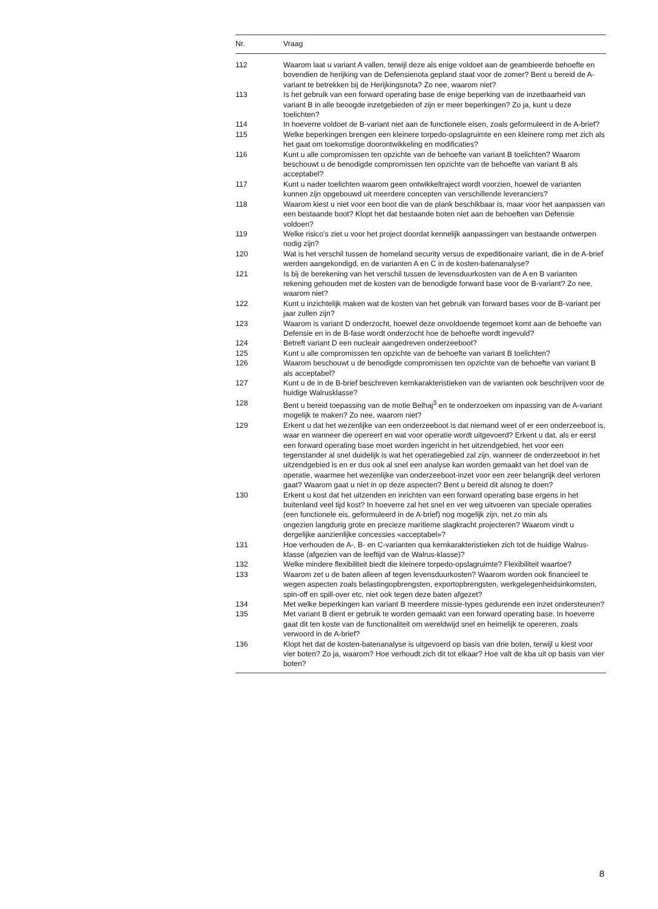| Nr. | Vraag |
| --- | --- |
| 112 | Waarom laat u variant A vallen, terwijl deze als enige voldoet aan de geambieerde behoefte en bovendien de herijking van de Defensienota gepland staat voor de zomer? Bent u bereid de A-variant te betrekken bij de Herijkingsnota? Zo nee, waarom niet? |
| 113 | Is het gebruik van een forward operating base de enige beperking van de inzetbaarheid van variant B in alle beoogde inzetgebieden of zijn er meer beperkingen? Zo ja, kunt u deze toelichten? |
| 114 | In hoeverre voldoet de B-variant niet aan de functionele eisen, zoals geformuleerd in de A-brief? |
| 115 | Welke beperkingen brengen een kleinere torpedo-opslagruimte en een kleinere romp met zich als het gaat om toekomstige doorontwikkeling en modificaties? |
| 116 | Kunt u alle compromissen ten opzichte van de behoefte van variant B toelichten? Waarom beschouwt u de benodigde compromissen ten opzichte van de behoefte van variant B als acceptabel? |
| 117 | Kunt u nader toelichten waarom geen ontwikkeltraject wordt voorzien, hoewel de varianten kunnen zijn opgebouwd uit meerdere concepten van verschillende leveranciers? |
| 118 | Waarom kiest u niet voor een boot die van de plank beschikbaar is, maar voor het aanpassen van een bestaande boot? Klopt het dat bestaande boten niet aan de behoeften van Defensie voldoen? |
| 119 | Welke risico’s ziet u voor het project doordat kennelijk aanpassingen van bestaande ontwerpen nodig zijn? |
| 120 | Wat is het verschil tussen de homeland security versus de expeditionaire variant, die in de A-brief werden aangekondigd, en de varianten A en C in de kosten-batenanalyse? |
| 121 | Is bij de berekening van het verschil tussen de levensduurkosten van de A en B varianten rekening gehouden met de kosten van de benodigde forward base voor de B-variant? Zo nee, waarom niet? |
| 122 | Kunt u inzichtelijk maken wat de kosten van het gebruik van forward bases voor de B-variant per jaar zullen zijn? |
| 123 | Waarom is variant D onderzocht, hoewel deze onvoldoende tegemoet komt aan de behoefte van Defensie en in de B-fase wordt onderzocht hoe de behoefte wordt ingevuld? |
| 124 | Betreft variant D een nucleair aangedreven onderzeeboot? |
| 125 | Kunt u alle compromissen ten opzichte van de behoefte van variant B toelichten? |
| 126 | Waarom beschouwt u de benodigde compromissen ten opzichte van de behoefte van variant B als acceptabel? |
| 127 | Kunt u de in de B-brief beschreven kernkarakteristieken van de varianten ook beschrijven voor de huidige Walrusklasse? |
| 128 | Bent u bereid toepassing van de motie Belhaj<sup>3</sup> en te onderzoeken om inpassing van de A-variant mogelijk te maken? Zo nee, waarom niet? |
| 129 | Erkent u dat het wezenlijke van een onderzeeboot is dat niemand weet of er een onderzeeboot is, waar en wanneer die opereert en wat voor operatie wordt uitgevoerd? Erkent u dat, als er eerst een forward operating base moet worden ingericht in het uitzendgebied, het voor een tegenstander al snel duidelijk is wat het operatiegebied zal zijn, wanneer de onderzeeboot in het uitzendgebied is en er dus ook al snel een analyse kan worden gemaakt van het doel van de operatie, waarmee het wezenlijke van onderzeeboot-inzet voor een zeer belangrijk deel verloren gaat? Waarom gaat u niet in op deze aspecten? Bent u bereid dit alsnog te doen? |
| 130 | Erkent u kost dat het uitzenden en inrichten van een forward operating base ergens in het buitenland veel tijd kost? In hoeverre zal het snel en ver weg uitvoeren van speciale operaties (een functionele eis, geformuleerd in de A-brief) nog mogelijk zijn, net zo min als ongezien langdurig grote en precieze maritieme slagkracht projecteren? Waarom vindt u dergelijke aanzienlijke concessies «acceptabel»? |
| 131 | Hoe verhouden de A-, B- en C-varianten qua kernkarakteristieken zich tot de huidige Walrus-klasse (afgezien van de leeftijd van de Walrus-klasse)? |
| 132 | Welke mindere flexibiliteit biedt die kleinere torpedo-opslagruimte? Flexibiliteit waartoe? |
| 133 | Waarom zet u de baten alleen af tegen levensduurkosten? Waarom worden ook financieel te wegen aspecten zoals belastingopbrengsten, exportopbrengsten, werkgelegenheidsinkomsten, spin-off en spill-over etc. niet ook tegen deze baten afgezet? |
| 134 | Met welke beperkingen kan variant B meerdere missie-types gedurende een inzet ondersteunen? |
| 135 | Met variant B dient er gebruik te worden gemaakt van een forward operating base. In hoeverre gaat dit ten koste van de functionaliteit om wereldwijd snel en heimelijk te opereren, zoals verwoord in de A-brief? |
| 136 | Klopt het dat de kosten-batenanalyse is uitgevoerd op basis van drie boten, terwijl u kiest voor vier boten? Zo ja, waarom? Hoe verhoudt zich dit tot elkaar? Hoe valt de kba uit op basis van vier boten? |
8